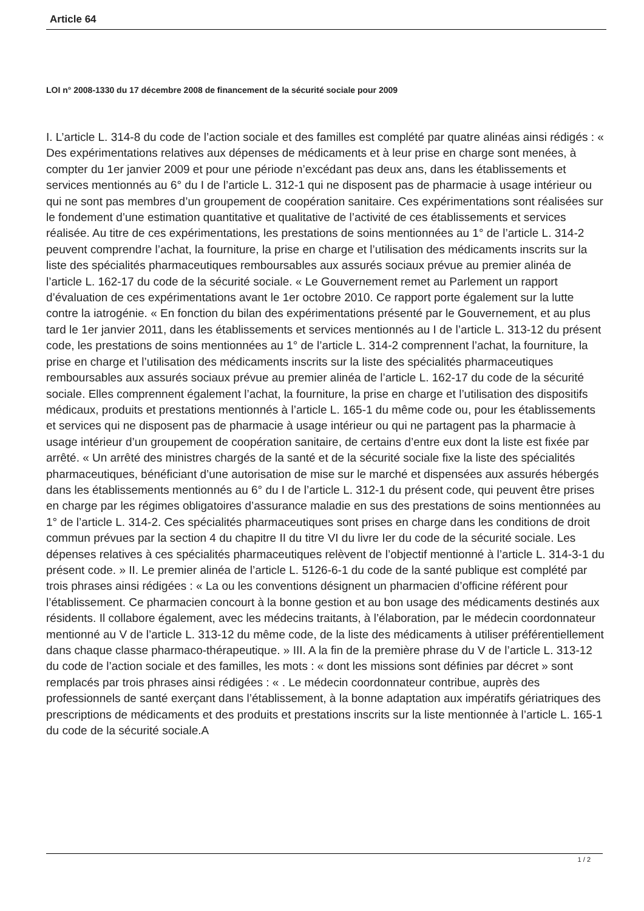Article 64
LOI n° 2008-1330 du 17 décembre 2008 de financement de la sécurité sociale pour 2009
I. L’article L. 314-8 du code de l’action sociale et des familles est complété par quatre alinéas ainsi rédigés : « Des expérimentations relatives aux dépenses de médicaments et à leur prise en charge sont menées, à compter du 1er janvier 2009 et pour une période n’excédant pas deux ans, dans les établissements et services mentionnés au 6° du I de l’article L. 312-1 qui ne disposent pas de pharmacie à usage intérieur ou qui ne sont pas membres d’un groupement de coopération sanitaire. Ces expérimentations sont réalisées sur le fondement d’une estimation quantitative et qualitative de l’activité de ces établissements et services réalisée. Au titre de ces expérimentations, les prestations de soins mentionnées au 1° de l’article L. 314-2 peuvent comprendre l’achat, la fourniture, la prise en charge et l’utilisation des médicaments inscrits sur la liste des spécialités pharmaceutiques remboursables aux assurés sociaux prévue au premier alinéa de l’article L. 162-17 du code de la sécurité sociale. « Le Gouvernement remet au Parlement un rapport d’évaluation de ces expérimentations avant le 1er octobre 2010. Ce rapport porte également sur la lutte contre la iatrogénie. « En fonction du bilan des expérimentations présenté par le Gouvernement, et au plus tard le 1er janvier 2011, dans les établissements et services mentionnés au I de l’article L. 313-12 du présent code, les prestations de soins mentionnées au 1° de l’article L. 314-2 comprennent l’achat, la fourniture, la prise en charge et l’utilisation des médicaments inscrits sur la liste des spécialités pharmaceutiques remboursables aux assurés sociaux prévue au premier alinéa de l’article L. 162-17 du code de la sécurité sociale. Elles comprennent également l’achat, la fourniture, la prise en charge et l’utilisation des dispositifs médicaux, produits et prestations mentionnés à l’article L. 165-1 du même code ou, pour les établissements et services qui ne disposent pas de pharmacie à usage intérieur ou qui ne partagent pas la pharmacie à usage intérieur d’un groupement de coopération sanitaire, de certains d’entre eux dont la liste est fixée par arrêté. « Un arrêté des ministres chargés de la santé et de la sécurité sociale fixe la liste des spécialités pharmaceutiques, bénéficiant d’une autorisation de mise sur le marché et dispensées aux assurés hébergés dans les établissements mentionnés au 6° du I de l’article L. 312-1 du présent code, qui peuvent être prises en charge par les régimes obligatoires d’assurance maladie en sus des prestations de soins mentionnées au 1° de l’article L. 314-2. Ces spécialités pharmaceutiques sont prises en charge dans les conditions de droit commun prévues par la section 4 du chapitre II du titre VI du livre Ier du code de la sécurité sociale. Les dépenses relatives à ces spécialités pharmaceutiques relèvent de l’objectif mentionné à l’article L. 314-3-1 du présent code. » II. Le premier alinéa de l’article L. 5126-6-1 du code de la santé publique est complété par trois phrases ainsi rédigées : « La ou les conventions désignent un pharmacien d’officine référent pour l’établissement. Ce pharmacien concourt à la bonne gestion et au bon usage des médicaments destinés aux résidents. Il collabore également, avec les médecins traitants, à l’élaboration, par le médecin coordonnateur mentionné au V de l’article L. 313-12 du même code, de la liste des médicaments à utiliser préférentiellement dans chaque classe pharmaco-thérapeutique. » III. A la fin de la première phrase du V de l’article L. 313-12 du code de l’action sociale et des familles, les mots : « dont les missions sont définies par décret » sont remplacés par trois phrases ainsi rédigées : « . Le médecin coordonnateur contribue, auprès des professionnels de santé exerçant dans l’établissement, à la bonne adaptation aux impératifs gériatriques des prescriptions de médicaments et des produits et prestations inscrits sur la liste mentionnée à l’article L. 165-1 du code de la sécurité sociale.A
1 / 2